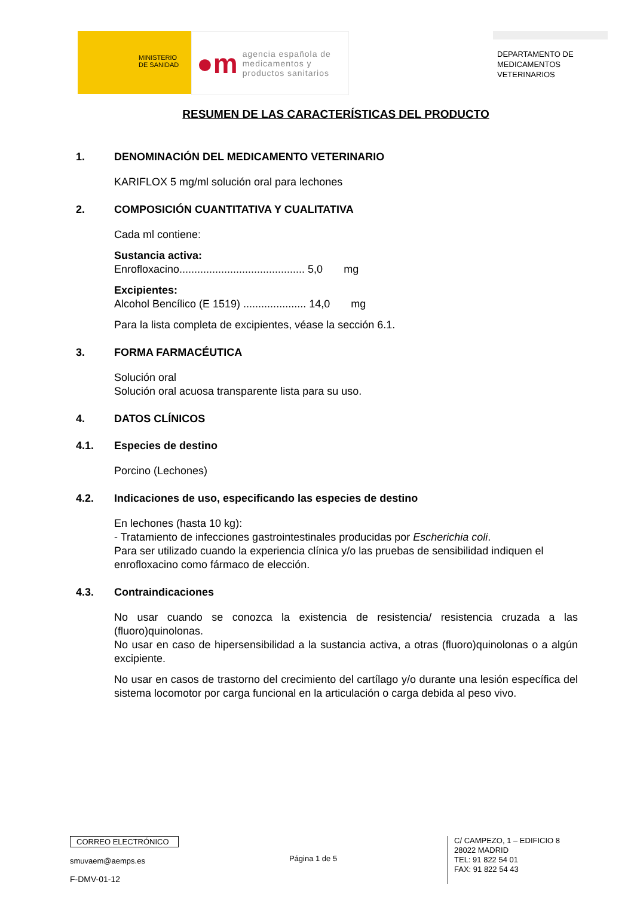MINISTERIO
DE SANIDAD
●m
agencia española de
medicamentos y
productos sanitarios
DEPARTAMENTO DE
MEDICAMENTOS
VETERINARIOS
RESUMEN DE LAS CARACTERÍSTICAS DEL PRODUCTO
1. DENOMINACIÓN DEL MEDICAMENTO VETERINARIO
KARIFLOX 5 mg/ml solución oral para lechones
2. COMPOSICIÓN CUANTITATIVA Y CUALITATIVA
Cada ml contiene:
Sustancia activa:
Enrofloxacino.......................................... 5,0 mg
Excipientes:
Alcohol Bencílico (E 1519) ..................... 14,0 mg
Para la lista completa de excipientes, véase la sección 6.1.
3. FORMA FARMACÉUTICA
Solución oral
Solución oral acuosa transparente lista para su uso.
4. DATOS CLÍNICOS
4.1. Especies de destino
Porcino (Lechones)
4.2. Indicaciones de uso, especificando las especies de destino
En lechones (hasta 10 kg):
- Tratamiento de infecciones gastrointestinales producidas por Escherichia coli.
Para ser utilizado cuando la experiencia clínica y/o las pruebas de sensibilidad indiquen el enrofloxacino como fármaco de elección.
4.3. Contraindicaciones
No usar cuando se conozca la existencia de resistencia/ resistencia cruzada a las (fluoro)quinolonas.
No usar en caso de hipersensibilidad a la sustancia activa, a otras (fluoro)quinolonas o a algún excipiente.
No usar en casos de trastorno del crecimiento del cartílago y/o durante una lesión específica del sistema locomotor por carga funcional en la articulación o carga debida al peso vivo.
CORREO ELECTRÓNICO
smuvaem@aemps.es
F-DMV-01-12
Página 1 de 5
C/ CAMPEZO, 1 – EDIFICIO 8
28022 MADRID
TEL: 91 822 54 01
FAX: 91 822 54 43